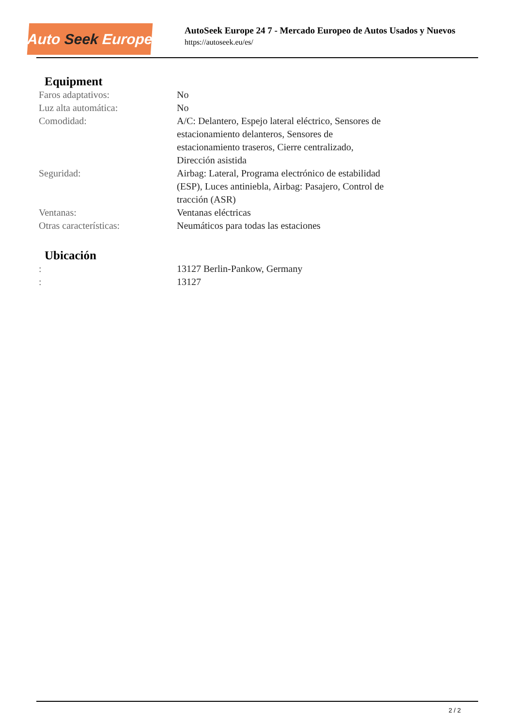Auto Seek Europe
AutoSeek Europe 24 7 - Mercado Europeo de Autos Usados y Nuevos
https://autoseek.eu/es/
Equipment
| Faros adaptativos: | No |
| Luz alta automática: | No |
| Comodidad: | A/C: Delantero, Espejo lateral eléctrico, Sensores de estacionamiento delanteros, Sensores de estacionamiento traseros, Cierre centralizado, Dirección asistida |
| Seguridad: | Airbag: Lateral, Programa electrónico de estabilidad (ESP), Luces antiniebla, Airbag: Pasajero, Control de tracción (ASR) |
| Ventanas: | Ventanas eléctricas |
| Otras características: | Neumáticos para todas las estaciones |
Ubicación
| : | 13127 Berlin-Pankow, Germany |
| : | 13127 |
2 / 2